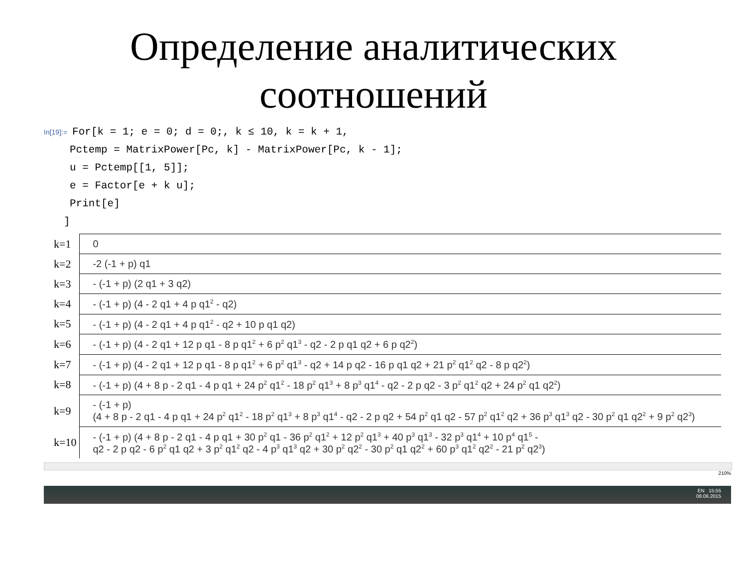Определение аналитических
соотношений
In[19]:= For[k = 1; e = 0; d = 0;, k ≤ 10, k = k + 1,
Pctemp = MatrixPower[Pc, k] - MatrixPower[Pc, k - 1];
u = Pctemp[[1, 5]];
e = Factor[e + k u];
Print[e]
]
| k=1 | 0 |
| k=2 | -2 (-1 + p) q1 |
| k=3 | - (-1 + p) (2 q1 + 3 q2) |
| k=4 | - (-1 + p) (4 - 2 q1 + 4 p q1<sup>2</sup> - q2) |
| k=5 | - (-1 + p) (4 - 2 q1 + 4 p q1<sup>2</sup> - q2 + 10 p q1 q2) |
| k=6 | - (-1 + p) (4 - 2 q1 + 12 p q1 - 8 p q1<sup>2</sup> + 6 p<sup>2</sup> q1<sup>3</sup> - q2 - 2 p q1 q2 + 6 p q2<sup>2</sup>) |
| k=7 | - (-1 + p) (4 - 2 q1 + 12 p q1 - 8 p q1<sup>2</sup> + 6 p<sup>2</sup> q1<sup>3</sup> - q2 + 14 p q2 - 16 p q1 q2 + 21 p<sup>2</sup> q1<sup>2</sup> q2 - 8 p q2<sup>2</sup>) |
| k=8 | - (-1 + p) (4 + 8 p - 2 q1 - 4 p q1 + 24 p<sup>2</sup> q1<sup>2</sup> - 18 p<sup>2</sup> q1<sup>3</sup> + 8 p<sup>3</sup> q1<sup>4</sup> - q2 - 2 p q2 - 3 p<sup>2</sup> q1<sup>2</sup> q2 + 24 p<sup>2</sup> q1 q2<sup>2</sup>) |
| k=9 | - (-1 + p) (4 + 8 p - 2 q1 - 4 p q1 + 24 p<sup>2</sup> q1<sup>2</sup> - 18 p<sup>2</sup> q1<sup>3</sup> + 8 p<sup>3</sup> q1<sup>4</sup> - q2 - 2 p q2 + 54 p<sup>2</sup> q1 q2 - 57 p<sup>2</sup> q1<sup>2</sup> q2 + 36 p<sup>3</sup> q1<sup>3</sup> q2 - 30 p<sup>2</sup> q1 q2<sup>2</sup> + 9 p<sup>2</sup> q2<sup>3</sup>) |
| k=10 | - (-1 + p) (4 + 8 p - 2 q1 - 4 p q1 + 30 p<sup>2</sup> q1 - 36 p<sup>2</sup> q1<sup>2</sup> + 12 p<sup>2</sup> q1<sup>3</sup> + 40 p<sup>3</sup> q1<sup>3</sup> - 32 p<sup>3</sup> q1<sup>4</sup> + 10 p<sup>4</sup> q1<sup>5</sup> - q2 - 2 p q2 - 6 p<sup>2</sup> q1 q2 + 3 p<sup>2</sup> q1<sup>2</sup> q2 - 4 p<sup>3</sup> q1<sup>3</sup> q2 + 30 p<sup>2</sup> q2<sup>2</sup> - 30 p<sup>2</sup> q1 q2<sup>2</sup> + 60 p<sup>3</sup> q1<sup>2</sup> q2<sup>2</sup> - 21 p<sup>2</sup> q2<sup>3</sup>) |
210%
EN 15:55
08.06.2015